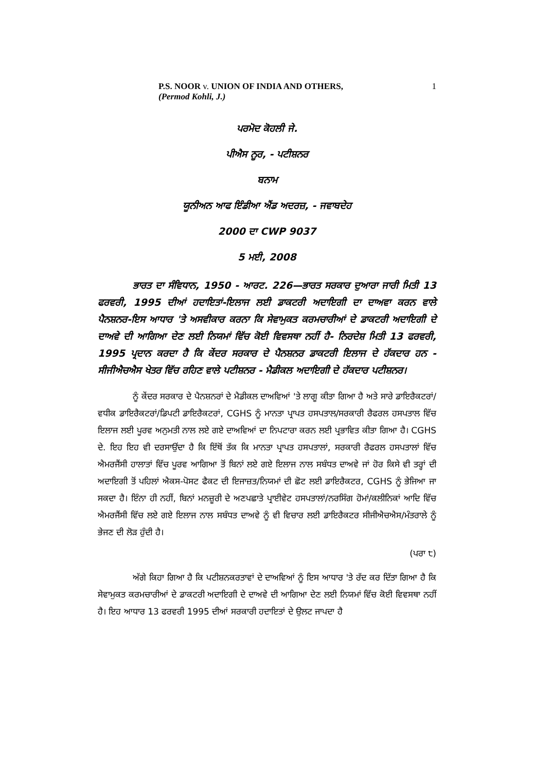P.S. NOOR v. UNION OF INDIA AND OTHERS,
(Permod Kohli, J.)
1
ਪਰਮੋਦ ਕੋਹਲੀ ਜੇ.
ਪੀਐਸ ਨੂਰ, - ਪਟੀਸ਼ਨਰ
ਬਨਾਮ
ਯੂਨੀਅਨ ਆਫ ਇੰਡੀਆ ਐਂਡ ਅਦਰਜ਼, - ਜਵਾਬਦੇਹ
2000 ਦਾ CWP 9037
5 ਮਈ, 2008
ਭਾਰਤ ਦਾ ਸੰਵਿਧਾਨ, 1950 - ਆਰਟ. 226—ਭਾਰਤ ਸਰਕਾਰ ਦੁਆਰਾ ਜਾਰੀ ਮਿਤੀ 13 ਫਰਵਰੀ, 1995 ਦੀਆਂ ਹਦਾਇਤਾਂ-ਇਲਾਜ ਲਈ ਡਾਕਟਰੀ ਅਦਾਇਗੀ ਦਾ ਦਾਅਵਾ ਕਰਨ ਵਾਲੇ ਪੈਨਸ਼ਨਰ-ਇਸ ਆਧਾਰ 'ਤੇ ਅਸਵੀਕਾਰ ਕਰਨਾ ਕਿ ਸੇਵਾਮੁਕਤ ਕਰਮਚਾਰੀਆਂ ਦੇ ਡਾਕਟਰੀ ਅਦਾਇਗੀ ਦੇ ਦਾਅਵੇ ਦੀ ਆਗਿਆ ਦੇਣ ਲਈ ਨਿਯਮਾਂ ਵਿੱਚ ਕੋਈ ਵਿਵਸਥਾ ਨਹੀਂ ਹੈ- ਨਿਰਦੇਸ਼ ਮਿਤੀ 13 ਫਰਵਰੀ, 1995 ਪ੍ਰਦਾਨ ਕਰਦਾ ਹੈ ਕਿ ਕੇਂਦਰ ਸਰਕਾਰ ਦੇ ਪੈਨਸ਼ਨਰ ਡਾਕਟਰੀ ਇਲਾਜ ਦੇ ਹੱਕਦਾਰ ਹਨ - ਸੀਜੀਐਚਐਸ ਖੇਤਰ ਵਿੱਚ ਰਹਿਣ ਵਾਲੇ ਪਟੀਸ਼ਨਰ - ਮੈਡੀਕਲ ਅਦਾਇਗੀ ਦੇ ਹੱਕਦਾਰ ਪਟੀਸ਼ਨਰ।
ਨੂੰ ਕੇਂਦਰ ਸਰਕਾਰ ਦੇ ਪੈਨਸ਼ਨਰਾਂ ਦੇ ਮੈਡੀਕਲ ਦਾਅਵਿਆਂ 'ਤੇ ਲਾਗੂ ਕੀਤਾ ਗਿਆ ਹੈ ਅਤੇ ਸਾਰੇ ਡਾਇਰੈਕਟਰਾਂ/ਵਧੀਕ ਡਾਇਰੈਕਟਰਾਂ/ਡਿਪਟੀ ਡਾਇਰੈਕਟਰਾਂ, CGHS ਨੂੰ ਮਾਨਤਾ ਪ੍ਰਾਪਤ ਹਸਪਤਾਲ/ਸਰਕਾਰੀ ਰੈਫਰਲ ਹਸਪਤਾਲ ਵਿੱਚ ਇਲਾਜ ਲਈ ਪੂਰਵ ਅਨੁਮਤੀ ਨਾਲ ਲਏ ਗਏ ਦਾਅਵਿਆਂ ਦਾ ਨਿਪਟਾਰਾ ਕਰਨ ਲਈ ਪ੍ਰਭਾਵਿਤ ਕੀਤਾ ਗਿਆ ਹੈ। CGHS ਦੇ. ਇਹ ਇਹ ਵੀ ਦਰਸਾਉਂਦਾ ਹੈ ਕਿ ਇੱਥੋਂ ਤੱਕ ਕਿ ਮਾਨਤਾ ਪ੍ਰਾਪਤ ਹਸਪਤਾਲਾਂ, ਸਰਕਾਰੀ ਰੈਫਰਲ ਹਸਪਤਾਲਾਂ ਵਿੱਚ ਐਮਰਜੈਂਸੀ ਹਾਲਾਤਾਂ ਵਿੱਚ ਪੂਰਵ ਆਗਿਆ ਤੋਂ ਬਿਨਾਂ ਲਏ ਗਏ ਇਲਾਜ ਨਾਲ ਸਬੰਧਤ ਦਾਅਵੇ ਜਾਂ ਹੋਰ ਕਿਸੇ ਵੀ ਤਰ੍ਹਾਂ ਦੀ ਅਦਾਇਗੀ ਤੋਂ ਪਹਿਲਾਂ ਐਕਸ-ਪੋਸਟ ਫੈਕਟ ਦੀ ਇਜਾਜ਼ਤ/ਨਿਯਮਾਂ ਦੀ ਛੋਟ ਲਈ ਡਾਇਰੈਕਟਰ, CGHS ਨੂੰ ਭੇਜਿਆ ਜਾ ਸਕਦਾ ਹੈ। ਇੰਨਾ ਹੀ ਨਹੀਂ, ਬਿਨਾਂ ਮਨਜ਼ੂਰੀ ਦੇ ਅਣਪਛਾਤੇ ਪ੍ਰਾਈਵੇਟ ਹਸਪਤਾਲਾਂ/ਨਰਸਿੰਗ ਹੋਮਾਂ/ਕਲੀਨਿਕਾਂ ਆਦਿ ਵਿੱਚ ਐਮਰਜੈਂਸੀ ਵਿੱਚ ਲਏ ਗਏ ਇਲਾਜ ਨਾਲ ਸਬੰਧਤ ਦਾਅਵੇ ਨੂੰ ਵੀ ਵਿਚਾਰ ਲਈ ਡਾਇਰੈਕਟਰ ਸੀਜੀਐਚਐਸ/ਮੰਤਰਾਲੇ ਨੂੰ ਭੇਜਣ ਦੀ ਲੋੜ ਹੁੰਦੀ ਹੈ।
(ਪਰਾ ੮)
ਅੱਗੇ ਕਿਹਾ ਗਿਆ ਹੈ ਕਿ ਪਟੀਸ਼ਨਕਰਤਾਵਾਂ ਦੇ ਦਾਅਵਿਆਂ ਨੂੰ ਇਸ ਆਧਾਰ 'ਤੇ ਰੱਦ ਕਰ ਦਿੱਤਾ ਗਿਆ ਹੈ ਕਿ ਸੇਵਾਮੁਕਤ ਕਰਮਚਾਰੀਆਂ ਦੇ ਡਾਕਟਰੀ ਅਦਾਇਗੀ ਦੇ ਦਾਅਵੇ ਦੀ ਆਗਿਆ ਦੇਣ ਲਈ ਨਿਯਮਾਂ ਵਿੱਚ ਕੋਈ ਵਿਵਸਥਾ ਨਹੀਂ ਹੈ। ਇਹ ਆਧਾਰ 13 ਫਰਵਰੀ 1995 ਦੀਆਂ ਸਰਕਾਰੀ ਹਦਾਇਤਾਂ ਦੇ ਉਲਟ ਜਾਪਦਾ ਹੈ